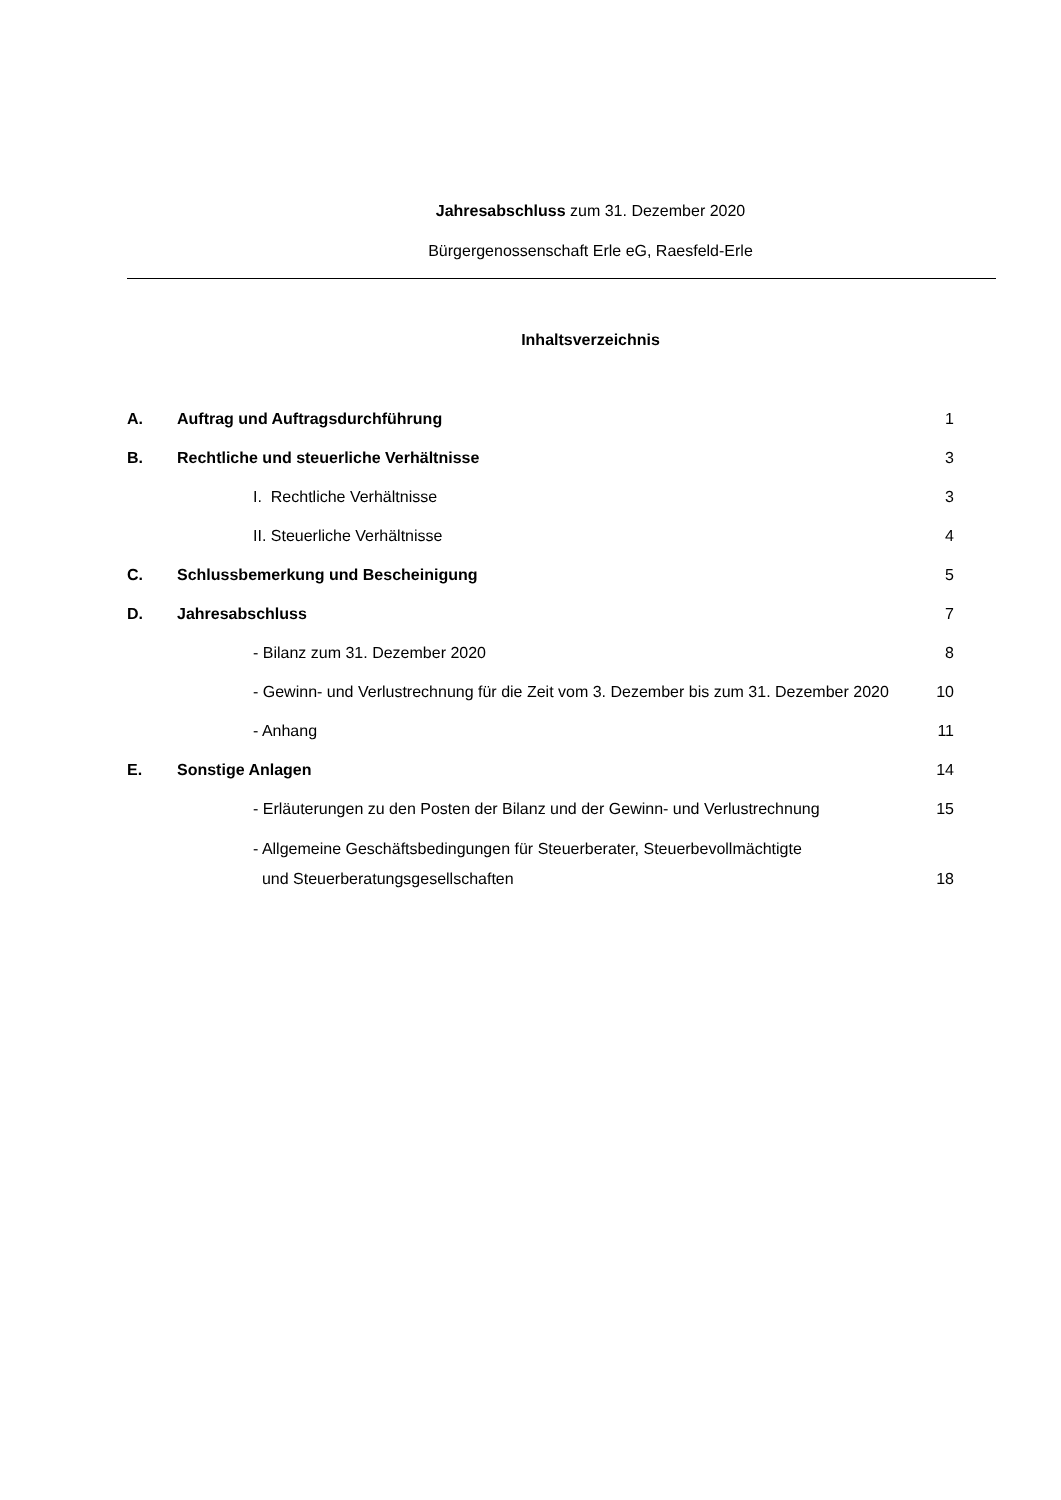Jahresabschluss zum 31. Dezember 2020
Bürgergenossenschaft Erle eG, Raesfeld-Erle
Inhaltsverzeichnis
| A. | Auftrag und Auftragsdurchführung | 1 |
| B. | Rechtliche und steuerliche Verhältnisse | 3 |
| | I. Rechtliche Verhältnisse | 3 |
| | II. Steuerliche Verhältnisse | 4 |
| C. | Schlussbemerkung und Bescheinigung | 5 |
| D. | Jahresabschluss | 7 |
| | - Bilanz zum 31. Dezember 2020 | 8 |
| | - Gewinn- und Verlustrechnung für die Zeit vom 3. Dezember bis zum 31. Dezember 2020 | 10 |
| | - Anhang | 11 |
| E. | Sonstige Anlagen | 14 |
| | - Erläuterungen zu den Posten der Bilanz und der Gewinn- und Verlustrechnung | 15 |
| | - Allgemeine Geschäftsbedingungen für Steuerberater, Steuerbevollmächtigte und Steuerberatungsgesellschaften | 18 |